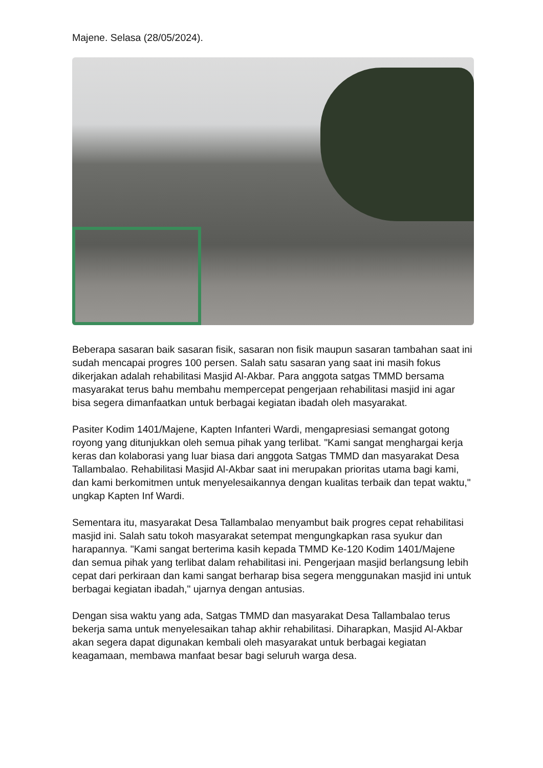Majene. Selasa (28/05/2024).
Beberapa sasaran baik sasaran fisik, sasaran non fisik maupun sasaran tambahan saat ini sudah mencapai progres 100 persen. Salah satu sasaran yang saat ini masih fokus dikerjakan adalah rehabilitasi Masjid Al-Akbar. Para anggota satgas TMMD bersama masyarakat terus bahu membahu mempercepat pengerjaan rehabilitasi masjid ini agar bisa segera dimanfaatkan untuk berbagai kegiatan ibadah oleh masyarakat.
Pasiter Kodim 1401/Majene, Kapten Infanteri Wardi, mengapresiasi semangat gotong royong yang ditunjukkan oleh semua pihak yang terlibat. "Kami sangat menghargai kerja keras dan kolaborasi yang luar biasa dari anggota Satgas TMMD dan masyarakat Desa Tallambalao. Rehabilitasi Masjid Al-Akbar saat ini merupakan prioritas utama bagi kami, dan kami berkomitmen untuk menyelesaikannya dengan kualitas terbaik dan tepat waktu," ungkap Kapten Inf Wardi.
Sementara itu, masyarakat Desa Tallambalao menyambut baik progres cepat rehabilitasi masjid ini. Salah satu tokoh masyarakat setempat mengungkapkan rasa syukur dan harapannya. "Kami sangat berterima kasih kepada TMMD Ke-120 Kodim 1401/Majene dan semua pihak yang terlibat dalam rehabilitasi ini. Pengerjaan masjid berlangsung lebih cepat dari perkiraan dan kami sangat berharap bisa segera menggunakan masjid ini untuk berbagai kegiatan ibadah," ujarnya dengan antusias.
Dengan sisa waktu yang ada, Satgas TMMD dan masyarakat Desa Tallambalao terus bekerja sama untuk menyelesaikan tahap akhir rehabilitasi. Diharapkan, Masjid Al-Akbar akan segera dapat digunakan kembali oleh masyarakat untuk berbagai kegiatan keagamaan, membawa manfaat besar bagi seluruh warga desa.